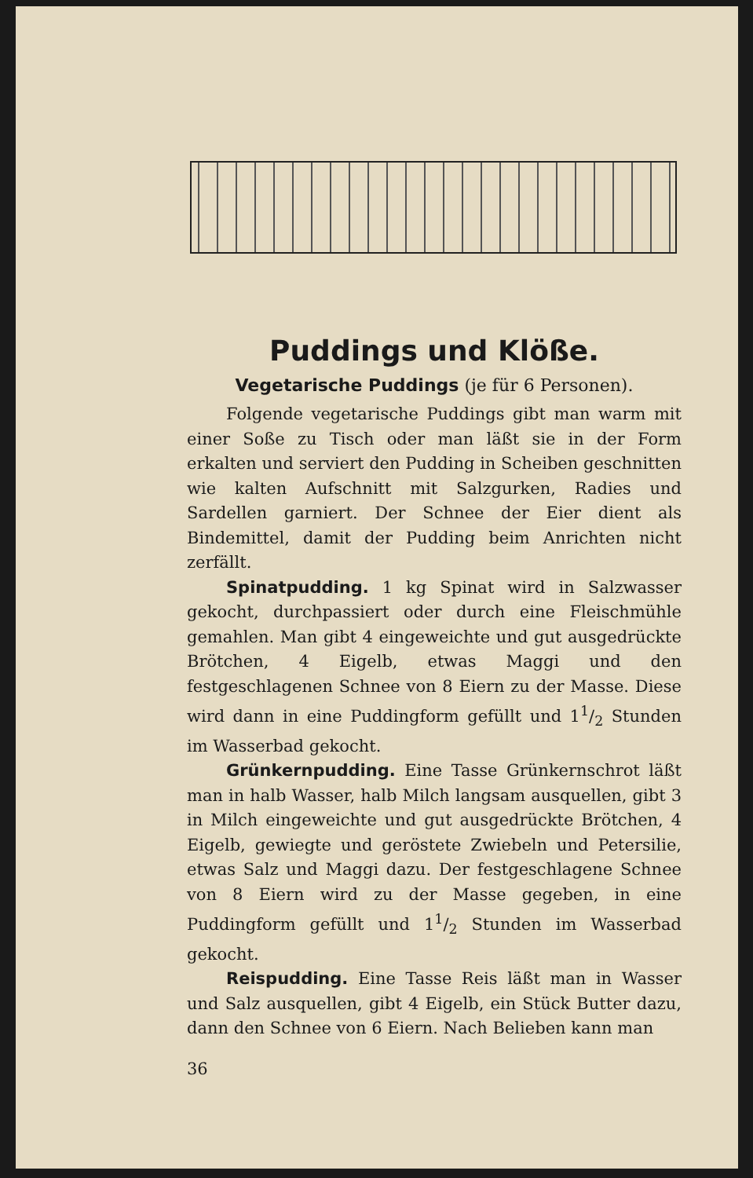Puddings und Klöße.
Vegetarische Puddings (je für 6 Personen).
Folgende vegetarische Puddings gibt man warm mit einer Soße zu Tisch oder man läßt sie in der Form erkalten und serviert den Pudding in Scheiben geschnitten wie kalten Aufschnitt mit Salzgurken, Radies und Sardellen garniert. Der Schnee der Eier dient als Bindemittel, damit der Pudding beim Anrichten nicht zerfällt.
Spinatpudding. 1 kg Spinat wird in Salzwasser gekocht, durchpassiert oder durch eine Fleischmühle gemahlen. Man gibt 4 eingeweichte und gut ausgedrückte Brötchen, 4 Eigelb, etwas Maggi und den festgeschlagenen Schnee von 8 Eiern zu der Masse. Diese wird dann in eine Puddingform gefüllt und 11/2 Stunden im Wasserbad gekocht.
Grünkernpudding. Eine Tasse Grünkernschrot läßt man in halb Wasser, halb Milch langsam ausquellen, gibt 3 in Milch eingeweichte und gut ausgedrückte Brötchen, 4 Eigelb, gewiegte und geröstete Zwiebeln und Petersilie, etwas Salz und Maggi dazu. Der festgeschlagene Schnee von 8 Eiern wird zu der Masse gegeben, in eine Puddingform gefüllt und 11/2 Stunden im Wasserbad gekocht.
Reispudding. Eine Tasse Reis läßt man in Wasser und Salz ausquellen, gibt 4 Eigelb, ein Stück Butter dazu, dann den Schnee von 6 Eiern. Nach Belieben kann man
36